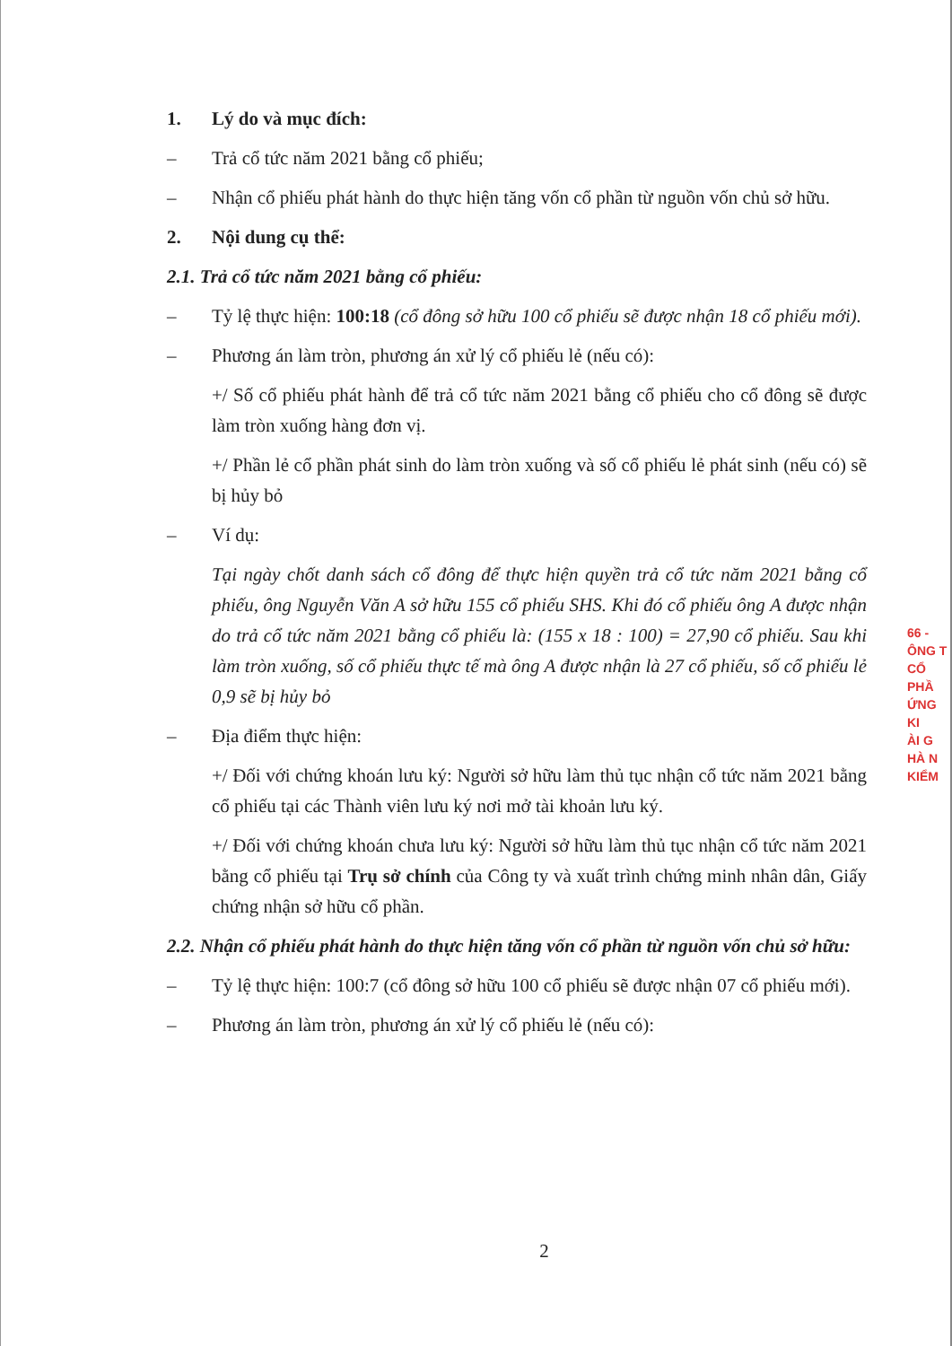1. Lý do và mục đích:
– Trả cổ tức năm 2021 bằng cổ phiếu;
– Nhận cổ phiếu phát hành do thực hiện tăng vốn cổ phần từ nguồn vốn chủ sở hữu.
2. Nội dung cụ thể:
2.1. Trả cổ tức năm 2021 bằng cổ phiếu:
– Tỷ lệ thực hiện: 100:18 (cổ đông sở hữu 100 cổ phiếu sẽ được nhận 18 cổ phiếu mới).
– Phương án làm tròn, phương án xử lý cổ phiếu lẻ (nếu có):
+/ Số cổ phiếu phát hành để trả cổ tức năm 2021 bằng cổ phiếu cho cổ đông sẽ được làm tròn xuống hàng đơn vị.
+/ Phần lẻ cổ phần phát sinh do làm tròn xuống và số cổ phiếu lẻ phát sinh (nếu có) sẽ bị hủy bỏ
– Ví dụ:
Tại ngày chốt danh sách cổ đông để thực hiện quyền trả cổ tức năm 2021 bằng cổ phiếu, ông Nguyễn Văn A sở hữu 155 cổ phiếu SHS. Khi đó cổ phiếu ông A được nhận do trả cổ tức năm 2021 bằng cổ phiếu là: (155 x 18 : 100) = 27,90 cổ phiếu. Sau khi làm tròn xuống, số cổ phiếu thực tế mà ông A được nhận là 27 cổ phiếu, số cổ phiếu lẻ 0,9 sẽ bị hủy bỏ
– Địa điểm thực hiện:
+/ Đối với chứng khoán lưu ký: Người sở hữu làm thủ tục nhận cổ tức năm 2021 bằng cổ phiếu tại các Thành viên lưu ký nơi mở tài khoản lưu ký.
+/ Đối với chứng khoán chưa lưu ký: Người sở hữu làm thủ tục nhận cổ tức năm 2021 bằng cổ phiếu tại Trụ sở chính của Công ty và xuất trình chứng minh nhân dân, Giấy chứng nhận sở hữu cổ phần.
2.2. Nhận cổ phiếu phát hành do thực hiện tăng vốn cổ phần từ nguồn vốn chủ sở hữu:
– Tỷ lệ thực hiện: 100:7 (cổ đông sở hữu 100 cổ phiếu sẽ được nhận 07 cổ phiếu mới).
– Phương án làm tròn, phương án xử lý cổ phiếu lẻ (nếu có):
2
66 -
ÔNG T
CỔ PHẦ
ỨNG KI
ÀI G
HÀ N
KIỂM